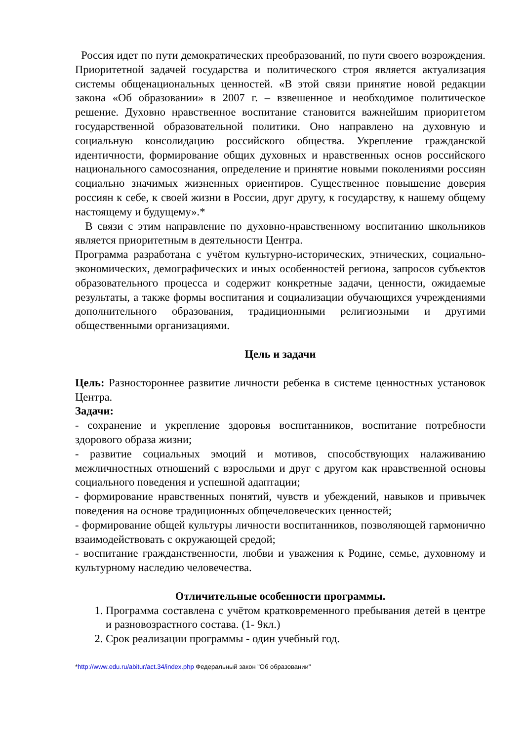Россия идет по пути демократических преобразований, по пути своего возрождения. Приоритетной задачей государства и политического строя является актуализация системы общенациональных ценностей. «В этой связи принятие новой редакции закона «Об образовании» в 2007 г. – взвешенное и необходимое политическое решение. Духовно нравственное воспитание становится важнейшим приоритетом государственной образовательной политики. Оно направлено на духовную и социальную консолидацию российского общества. Укрепление гражданской идентичности, формирование общих духовных и нравственных основ российского национального самосознания, определение и принятие новыми поколениями россиян социально значимых жизненных ориентиров. Существенное повышение доверия россиян к себе, к своей жизни в России, друг другу, к государству, к нашему общему настоящему и будущему».*
В связи с этим направление по духовно-нравственному воспитанию школьников является приоритетным в деятельности Центра.
Программа разработана с учётом культурно-исторических, этнических, социально-экономических, демографических и иных особенностей региона, запросов субъектов образовательного процесса и содержит конкретные задачи, ценности, ожидаемые результаты, а также формы воспитания и социализации обучающихся учреждениями дополнительного образования, традиционными религиозными и другими общественными организациями.
Цель и задачи
Цель: Разностороннее развитие личности ребенка в системе ценностных установок Центра.
Задачи:
- сохранение и укрепление здоровья воспитанников, воспитание потребности здорового образа жизни;
- развитие социальных эмоций и мотивов, способствующих налаживанию межличностных отношений с взрослыми и друг с другом как нравственной основы социального поведения и успешной адаптации;
- формирование нравственных понятий, чувств и убеждений, навыков и привычек поведения на основе традиционных общечеловеческих ценностей;
- формирование общей культуры личности воспитанников, позволяющей гармонично взаимодействовать с окружающей средой;
- воспитание гражданственности, любви и уважения к Родине, семье, духовному и культурному наследию человечества.
Отличительные особенности программы.
1. Программа составлена с учётом кратковременного пребывания детей в центре и разновозрастного состава. (1- 9кл.)
2. Срок реализации программы - один учебный год.
*http://www.edu.ru/abitur/act.34/index.php Федеральный закон "Об образовании"